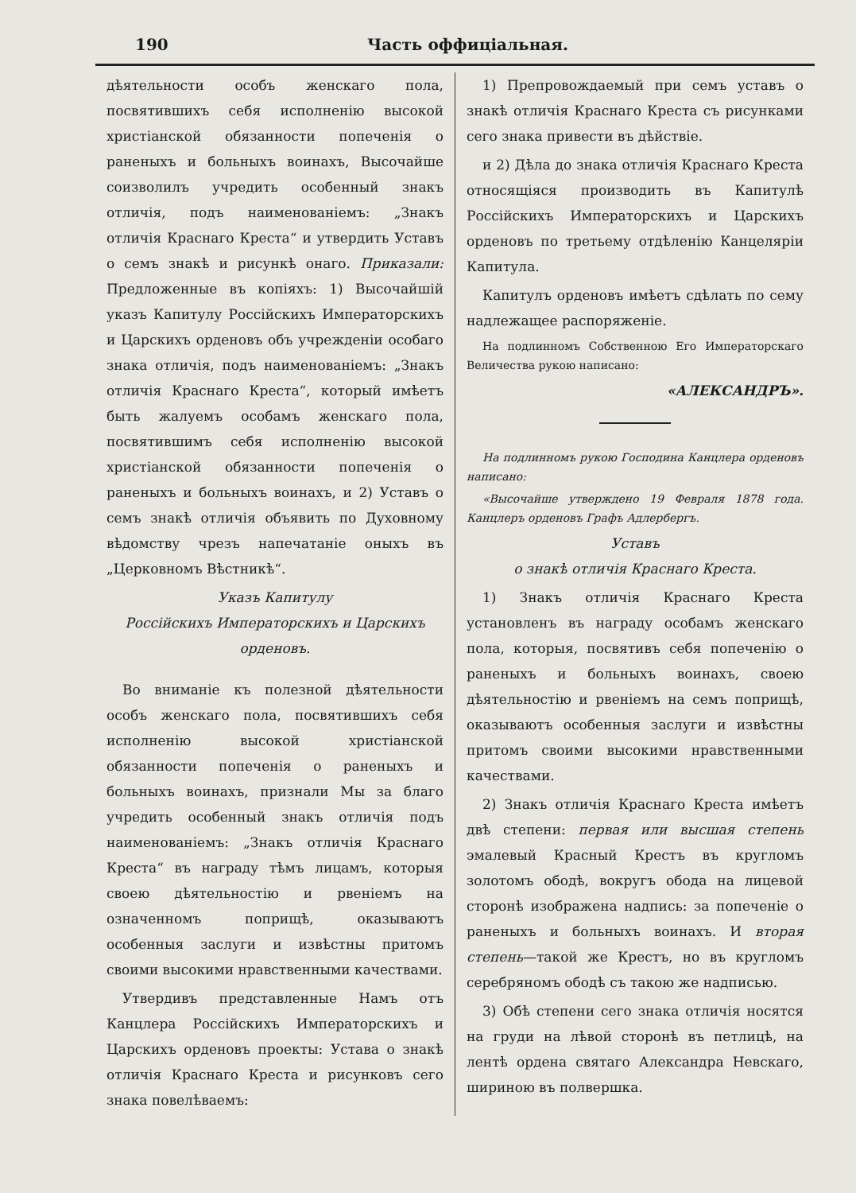190 Часть оффиціальная.
дѣятельности особъ женскаго пола, посвятившихъ себя исполненію высокой христіанской обязанности попеченія о раненыхъ и больныхъ воинахъ, Высочайше соизволилъ учредить особенный знакъ отличія, подъ наименованіемъ: „Знакъ отличія Краснаго Креста“ и утвердить Уставъ о семъ знакѣ и рисункѣ онаго. Приказали: Предложенные въ копіяхъ: 1) Высочайшій указъ Капитулу Россійскихъ Императорскихъ и Царскихъ орденовъ объ учрежденіи особаго знака отличія, подъ наименованіемъ: „Знакъ отличія Краснаго Креста“, который имѣетъ быть жалуемъ особамъ женскаго пола, посвятившимъ себя исполненію высокой христіанской обязанности попеченія о раненыхъ и больныхъ воинахъ, и 2) Уставъ о семъ знакѣ отличія объявить по Духовному вѣдомству чрезъ напечатаніе оныхъ въ „Церковномъ Вѣстникѣ“.
Указъ Капитулу
Россійскихъ Императорскихъ и Царскихъ
орденовъ.
Во вниманіе къ полезной дѣятельности особъ женскаго пола, посвятившихъ себя исполненію высокой христіанской обязанности попеченія о раненыхъ и больныхъ воинахъ, признали Мы за благо учредить особенный знакъ отличія подъ наименованіемъ: „Знакъ отличія Краснаго Креста“ въ награду тѣмъ лицамъ, которыя своею дѣятельностію и рвеніемъ на означенномъ поприщѣ, оказываютъ особенныя заслуги и извѣстны притомъ своими высокими нравственными качествами.
Утвердивъ представленные Намъ отъ Канцлера Россійскихъ Императорскихъ и Царскихъ орденовъ проекты: Устава о знакѣ отличія Краснаго Креста и рисунковъ сего знака повелѣваемъ:
1) Препровождаемый при семъ уставъ о знакѣ отличія Краснаго Креста съ рисунками сего знака привести въ дѣйствіе.
и 2) Дѣла до знака отличія Краснаго Креста относящіяся производить въ Капитулѣ Россійскихъ Императорскихъ и Царскихъ орденовъ по третьему отдѣленію Канцеляріи Капитула.
Капитулъ орденовъ имѣетъ сдѣлать по сему надлежащее распоряженіе.
На подлинномъ Собственною Его Императорскаго Величества рукою написано:
«АЛЕКСАНДРЪ».
На подлинномъ рукою Господина Канцлера орденовъ написано:
«Высочайше утверждено 19 Февраля 1878 года. Канцлеръ орденовъ Графъ Адлербергъ.
Уставъ
о знакѣ отличія Краснаго Креста.
1) Знакъ отличія Краснаго Креста установленъ въ награду особамъ женскаго пола, которыя, посвятивъ себя попеченію о раненыхъ и больныхъ воинахъ, своею дѣятельностію и рвеніемъ на семъ поприщѣ, оказываютъ особенныя заслуги и извѣстны притомъ своими высокими нравственными качествами.
2) Знакъ отличія Краснаго Креста имѣетъ двѣ степени: первая или высшая степень эмалевый Красный Крестъ въ кругломъ золотомъ ободѣ, вокругъ обода на лицевой сторонѣ изображена надпись: за попеченіе о раненыхъ и больныхъ воинахъ. И вторая степень—такой же Крестъ, но въ кругломъ серебряномъ ободѣ съ такою же надписью.
3) Обѣ степени сего знака отличія носятся на груди на лѣвой сторонѣ въ петлицѣ, на лентѣ ордена святаго Александра Невскаго, шириною въ полвершка.